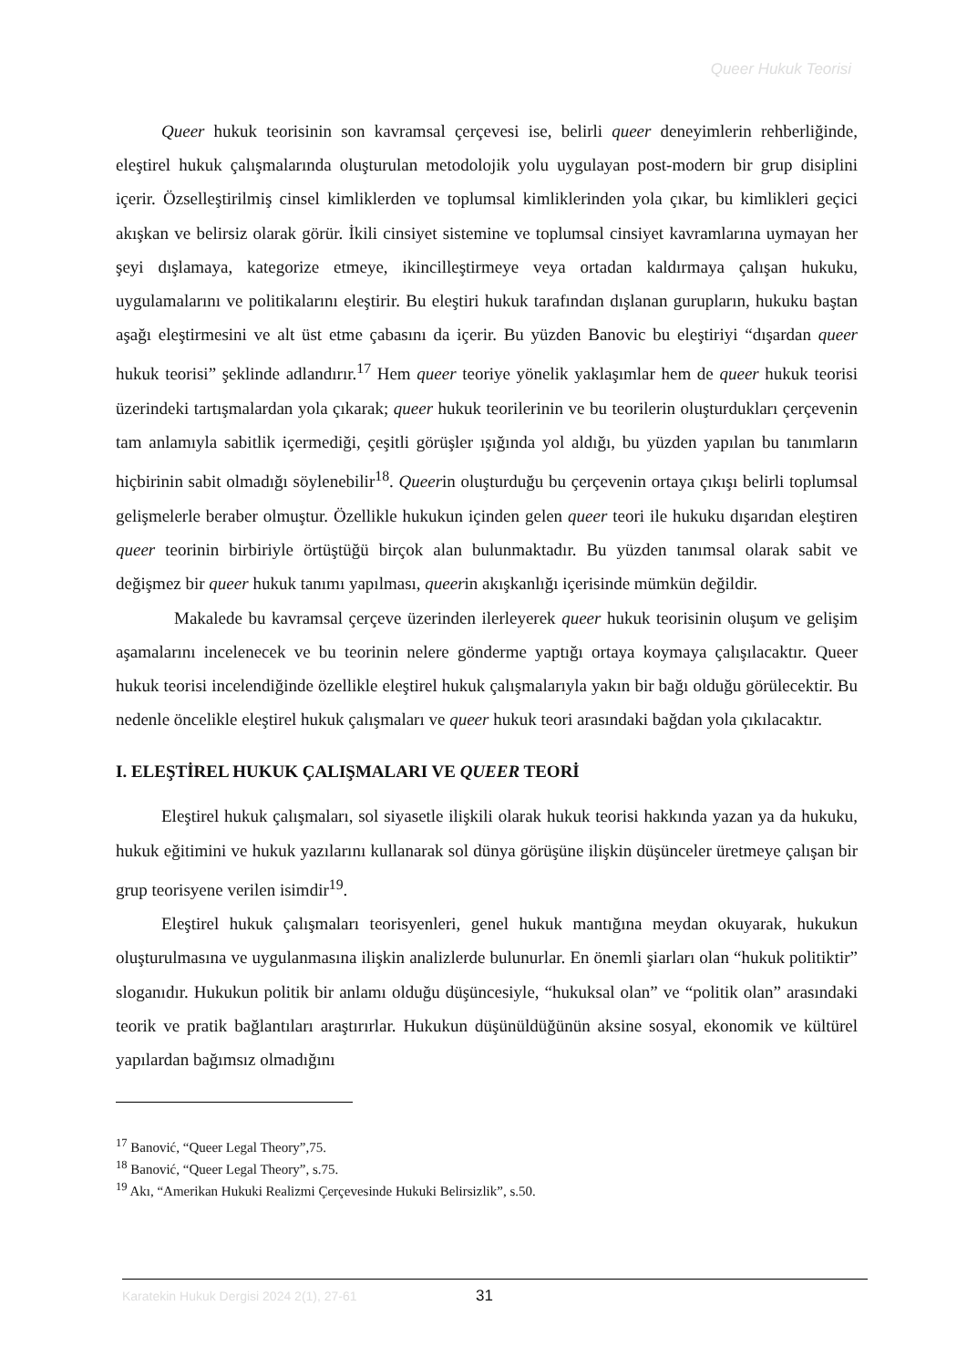Queer Hukuk Teorisi
Queer hukuk teorisinin son kavramsal çerçevesi ise, belirli queer deneyimlerin rehberliğinde, eleştirel hukuk çalışmalarında oluşturulan metodolojik yolu uygulayan post-modern bir grup disiplini içerir. Özselleştirilmiş cinsel kimliklerden ve toplumsal kimliklerinden yola çıkar, bu kimlikleri geçici akışkan ve belirsiz olarak görür. İkili cinsiyet sistemine ve toplumsal cinsiyet kavramlarına uymayan her şeyi dışlamaya, kategorize etmeye, ikincilleştirmeye veya ortadan kaldırmaya çalışan hukuku, uygulamalarını ve politikalarını eleştirir. Bu eleştiri hukuk tarafından dışlanan gurupların, hukuku baştan aşağı eleştirmesini ve alt üst etme çabasını da içerir. Bu yüzden Banovic bu eleştiriyi “dışardan queer hukuk teorisi” şeklinde adlandırır.<sup>17</sup> Hem queer teoriye yönelik yaklaşımlar hem de queer hukuk teorisi üzerindeki tartışmalardan yola çıkarak; queer hukuk teorilerinin ve bu teorilerin oluşturdukları çerçevenin tam anlamıyla sabitlik içermediği, çeşitli görüşler ışığında yol aldığı, bu yüzden yapılan bu tanımların hiçbirinin sabit olmadığı söylenebilir<sup>18</sup>. Queerin oluşturduğu bu çerçevenin ortaya çıkışı belirli toplumsal gelişmelerle beraber olmuştur. Özellikle hukukun içinden gelen queer teori ile hukuku dışarıdan eleştiren queer teorinin birbiriyle örtüştüğü birçok alan bulunmaktadır. Bu yüzden tanımsal olarak sabit ve değişmez bir queer hukuk tanımı yapılması, queerin akışkanlığı içerisinde mümkün değildir.
Makalede bu kavramsal çerçeve üzerinden ilerleyerek queer hukuk teorisinin oluşum ve gelişim aşamalarını incelenecek ve bu teorinin nelere gönderme yaptığı ortaya koymaya çalışılacaktır. Queer hukuk teorisi incelendiğinde özellikle eleştirel hukuk çalışmalarıyla yakın bir bağı olduğu görülecektir. Bu nedenle öncelikle eleştirel hukuk çalışmaları ve queer hukuk teori arasındaki bağdan yola çıkılacaktır.
I. ELEŞTİREL HUKUK ÇALIŞMALARI VE QUEER TEORİ
Eleştirel hukuk çalışmaları, sol siyasetle ilişkili olarak hukuk teorisi hakkında yazan ya da hukuku, hukuk eğitimini ve hukuk yazılarını kullanarak sol dünya görüşüne ilişkin düşünceler üretmeye çalışan bir grup teorisyene verilen isimdir<sup>19</sup>.
Eleştirel hukuk çalışmaları teorisyenleri, genel hukuk mantığına meydan okuyarak, hukukun oluşturulmasına ve uygulanmasına ilişkin analizlerde bulunurlar. En önemli şiarları olan “hukuk politiktir” sloganıdır. Hukukun politik bir anlamı olduğu düşüncesiyle, “hukuksal olan” ve “politik olan” arasındaki teorik ve pratik bağlantıları araştırırlar. Hukukun düşünüldüğünün aksine sosyal, ekonomik ve kültürel yapılardan bağımsız olmadığını
<sup>17</sup> Banović, “Queer Legal Theory”,75.
<sup>18</sup> Banović, “Queer Legal Theory”, s.75.
<sup>19</sup> Akı, “Amerikan Hukuki Realizmi Çerçevesinde Hukuki Belirsizlik”, s.50.
Karatekin Hukuk Dergisi 2024 2(1), 27-61 31